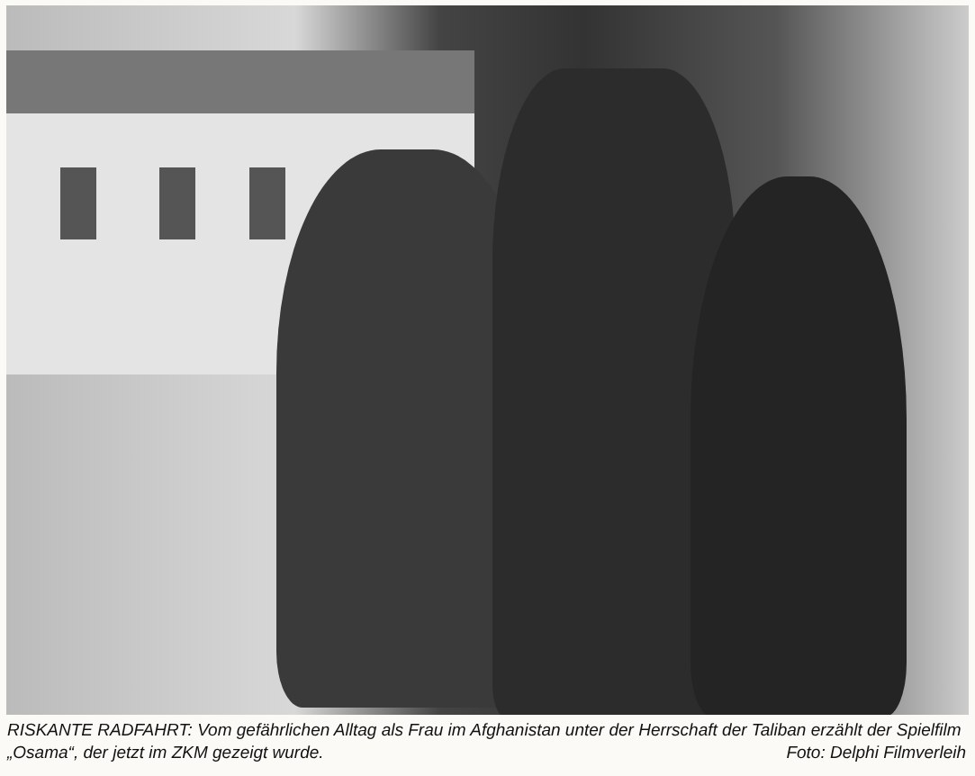RISKANTE RADFAHRT: Vom gefährlichen Alltag als Frau im Afghanistan unter der Herrschaft der Taliban erzählt der Spielfilm „Osama“, der jetzt im ZKM gezeigt wurde. Foto: Delphi Filmverleih